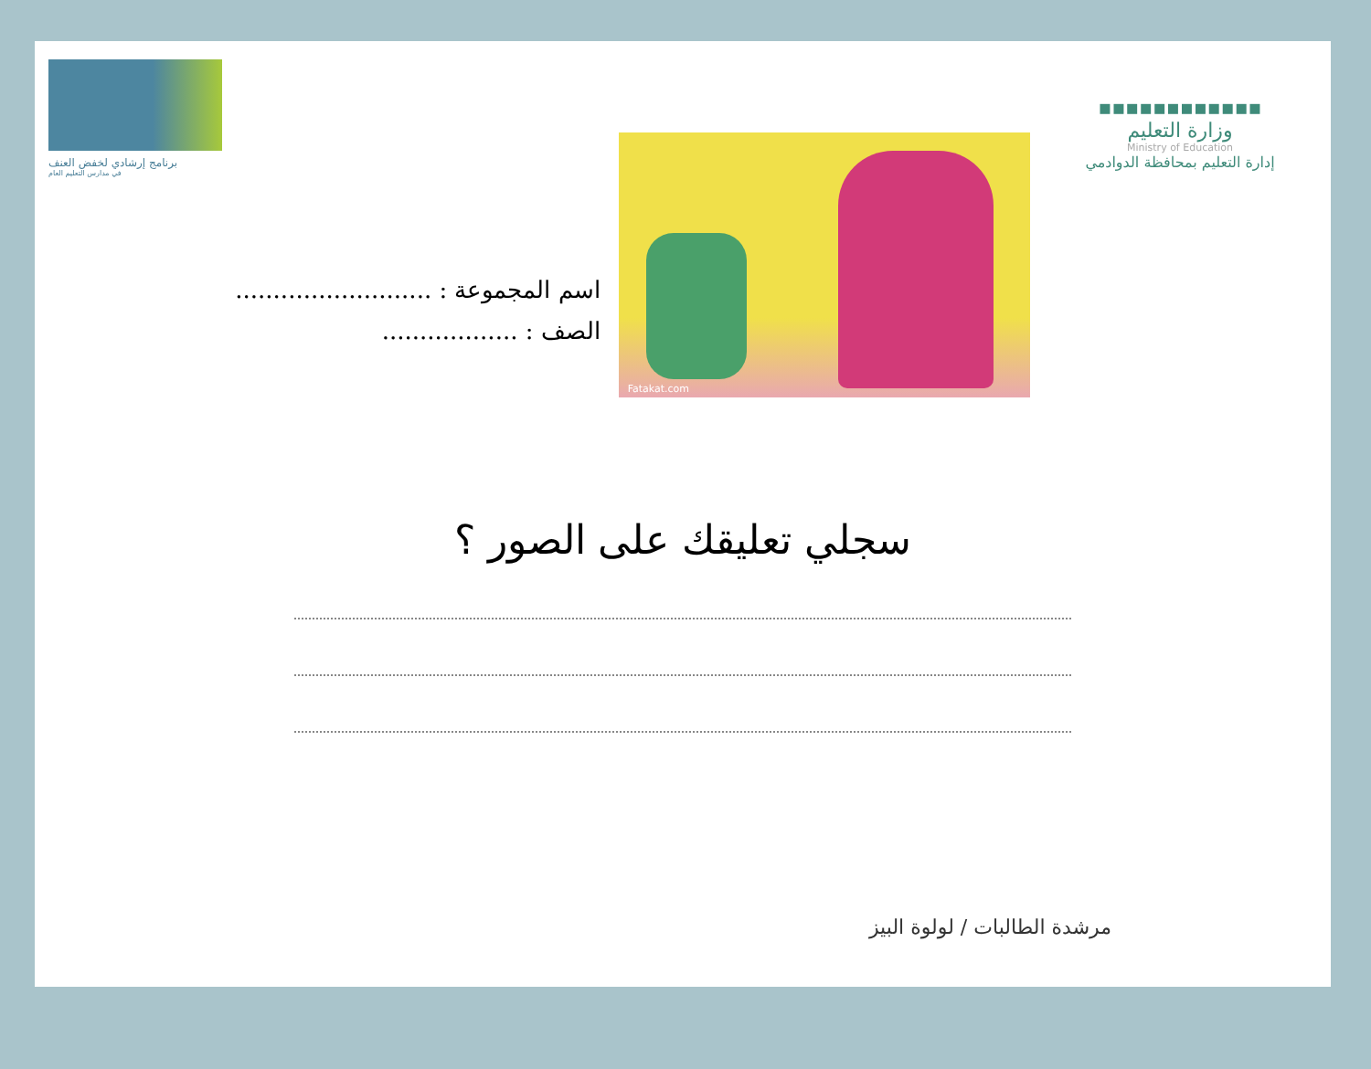برنامج إرشادي لخفض العنف
في مدارس التعليم العام
Fatakat.com
اسم المجموعة : ..........................
الصف : ..................
▪▪▪▪▪▪▪▪▪▪▪▪
وزارة التعليم
Ministry of Education
إدارة التعليم بمحافظة الدوادمي
سجلي تعليقك على الصور ؟
مرشدة الطالبات / لولوة البيز